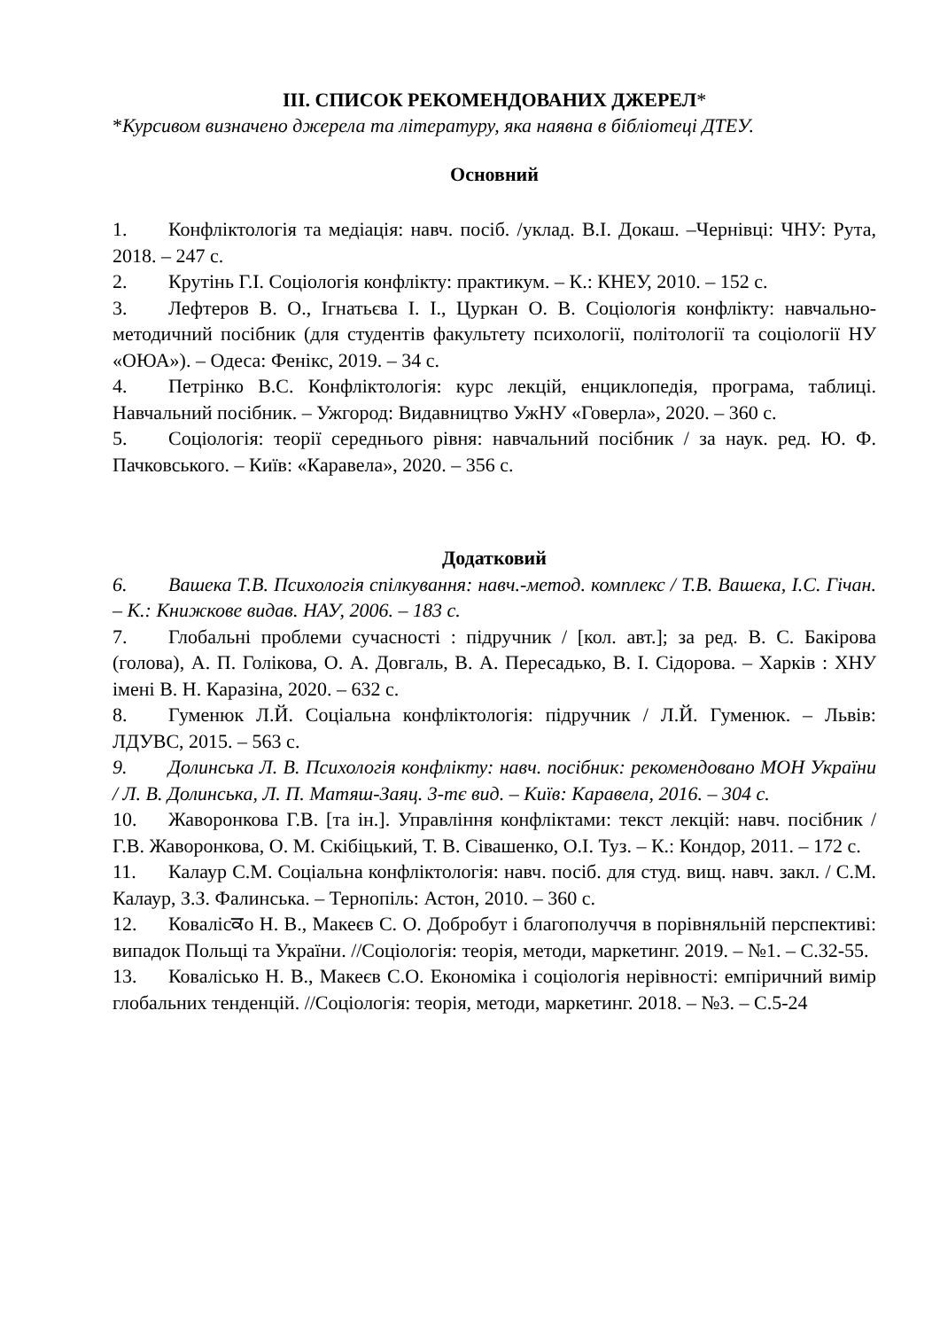ІІІ. СПИСОК РЕКОМЕНДОВАНИХ ДЖЕРЕЛ*
*Курсивом визначено джерела та літературу, яка наявна в бібліотеці ДТЕУ.
Основний
1. Конфліктологія та медіація: навч. посіб. /уклад. В.І. Докаш. –Чернівці: ЧНУ: Рута, 2018. – 247 с.
2. Крутінь Г.І. Соціологія конфлікту: практикум. – К.: КНЕУ, 2010. – 152 с.
3. Лефтеров В. О., Ігнатьєва І. І., Цуркан О. В. Соціологія конфлікту: навчально-методичний посібник (для студентів факультету психології, політології та соціології НУ «ОЮА»). – Одеса: Фенікс, 2019. – 34 с.
4. Петрінко В.С. Конфліктологія: курс лекцій, енциклопедія, програма, таблиці. Навчальний посібник. – Ужгород: Видавництво УжНУ «Говерла», 2020. – 360 с.
5. Соціологія: теорії середнього рівня: навчальний посібник / за наук. ред. Ю. Ф. Пачковського. – Київ: «Каравела», 2020. – 356 с.
Додатковий
6. Вашека Т.В. Психологія спілкування: навч.-метод. комплекс / Т.В. Вашека, І.С. Гічан. – К.: Книжкове видав. НАУ, 2006. – 183 с.
7. Глобальні проблеми сучасності : підручник / [кол. авт.]; за ред. В. С. Бакірова (голова), А. П. Голікова, О. А. Довгаль, В. А. Пересадько, В. І. Сідорова. – Харків : ХНУ імені В. Н. Каразіна, 2020. – 632 с.
8. Гуменюк Л.Й. Соціальна конфліктологія: підручник / Л.Й. Гуменюк. – Львів: ЛДУВС, 2015. – 563 с.
9. Долинська Л. В. Психологія конфлікту: навч. посібник: рекомендовано МОН України / Л. В. Долинська, Л. П. Матяш-Заяц. 3-тє вид. – Київ: Каравела, 2016. – 304 с.
10. Жаворонкова Г.В. [та ін.]. Управління конфліктами: текст лекцій: навч. посібник / Г.В. Жаворонкова, О. М. Скібіцький, Т. В. Сівашенко, О.І. Туз. – К.: Кондор, 2011. – 172 с.
11. Калаур С.М. Соціальна конфліктологія: навч. посіб. для студ. вищ. навч. закл. / С.М. Калаур, З.З. Фалинська. – Тернопіль: Астон, 2010. – 360 с.
12. Ковалісਕо Н. В., Макеєв С. О. Добробут і благополуччя в порівняльній перспективі: випадок Польщі та України. //Соціологія: теорія, методи, маркетинг. 2019. – №1. – С.32-55.
13. Ковалісько Н. В., Макеєв С.О. Економіка і соціологія нерівності: емпіричний вимір глобальних тенденцій. //Соціологія: теорія, методи, маркетинг. 2018. – №3. – С.5-24